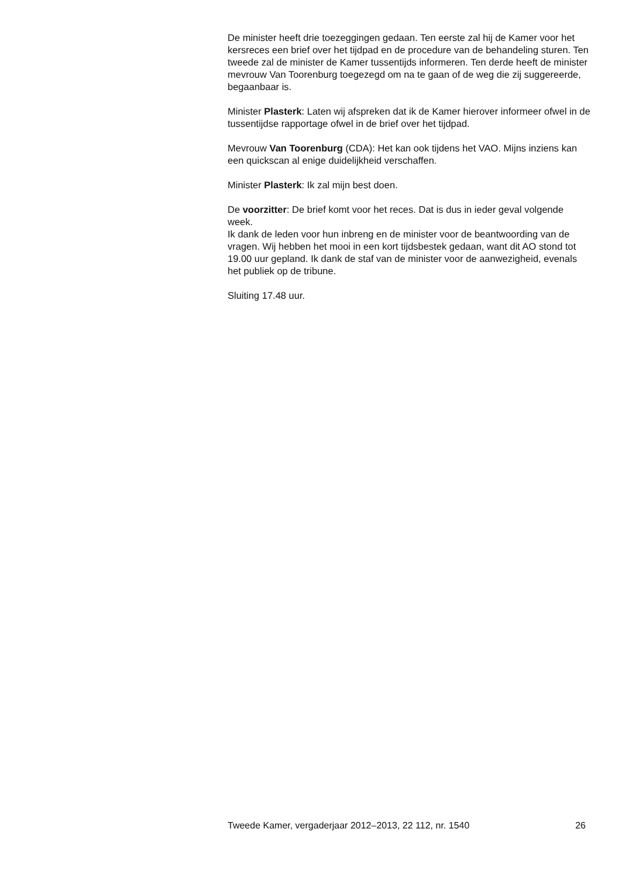De minister heeft drie toezeggingen gedaan. Ten eerste zal hij de Kamer voor het kersreces een brief over het tijdpad en de procedure van de behandeling sturen. Ten tweede zal de minister de Kamer tussentijds informeren. Ten derde heeft de minister mevrouw Van Toorenburg toegezegd om na te gaan of de weg die zij suggereerde, begaanbaar is.
Minister Plasterk: Laten wij afspreken dat ik de Kamer hierover informeer ofwel in de tussentijdse rapportage ofwel in de brief over het tijdpad.
Mevrouw Van Toorenburg (CDA): Het kan ook tijdens het VAO. Mijns inziens kan een quickscan al enige duidelijkheid verschaffen.
Minister Plasterk: Ik zal mijn best doen.
De voorzitter: De brief komt voor het reces. Dat is dus in ieder geval volgende week.
Ik dank de leden voor hun inbreng en de minister voor de beantwoording van de vragen. Wij hebben het mooi in een kort tijdsbestek gedaan, want dit AO stond tot 19.00 uur gepland. Ik dank de staf van de minister voor de aanwezigheid, evenals het publiek op de tribune.
Sluiting 17.48 uur.
Tweede Kamer, vergaderjaar 2012–2013, 22 112, nr. 1540 26